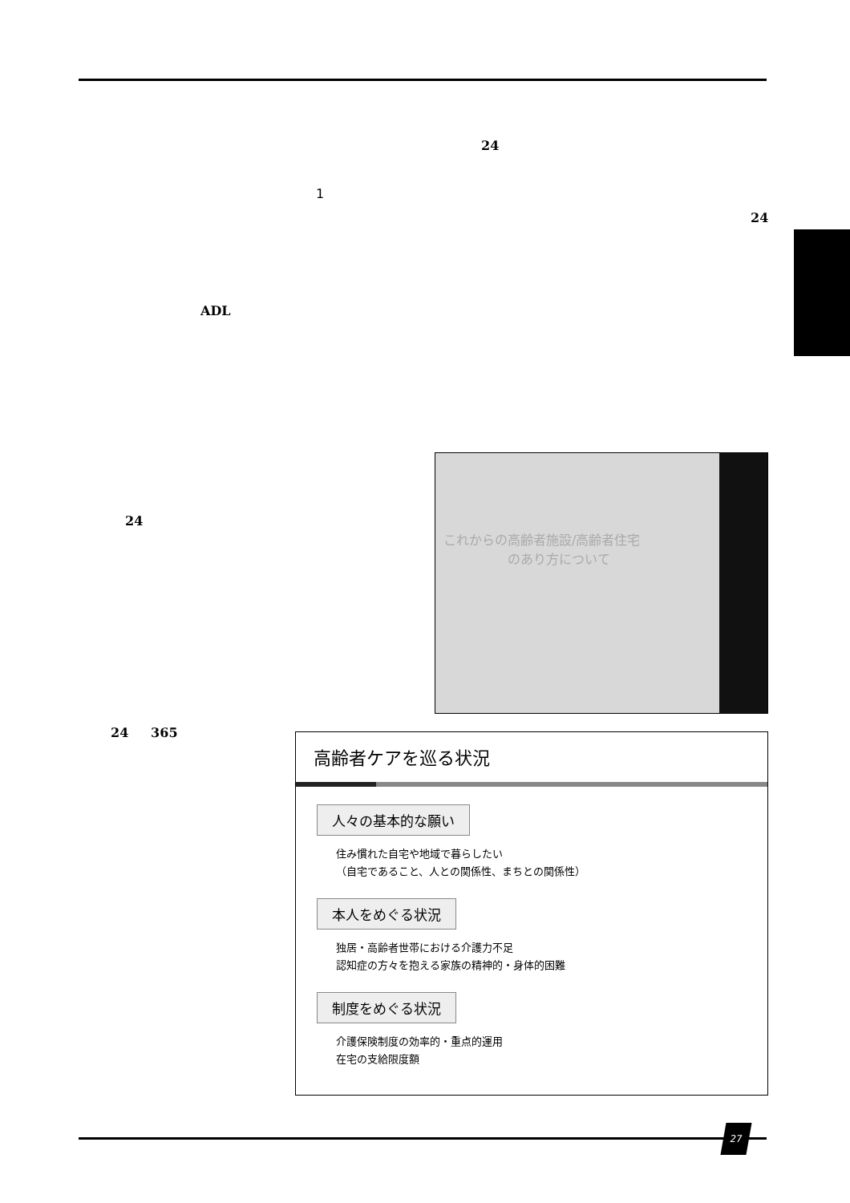24
1
24
ADL
24
これからの高齢者施設/高齢者住宅
　　　　　のあり方について
24 365
高齢者ケアを巡る状況
人々の基本的な願い
住み慣れた自宅や地域で暮らしたい
（自宅であること、人との関係性、まちとの関係性）
本人をめぐる状況
独居・高齢者世帯における介護力不足
認知症の方々を抱える家族の精神的・身体的困難
制度をめぐる状況
介護保険制度の効率的・重点的運用
在宅の支給限度額
27